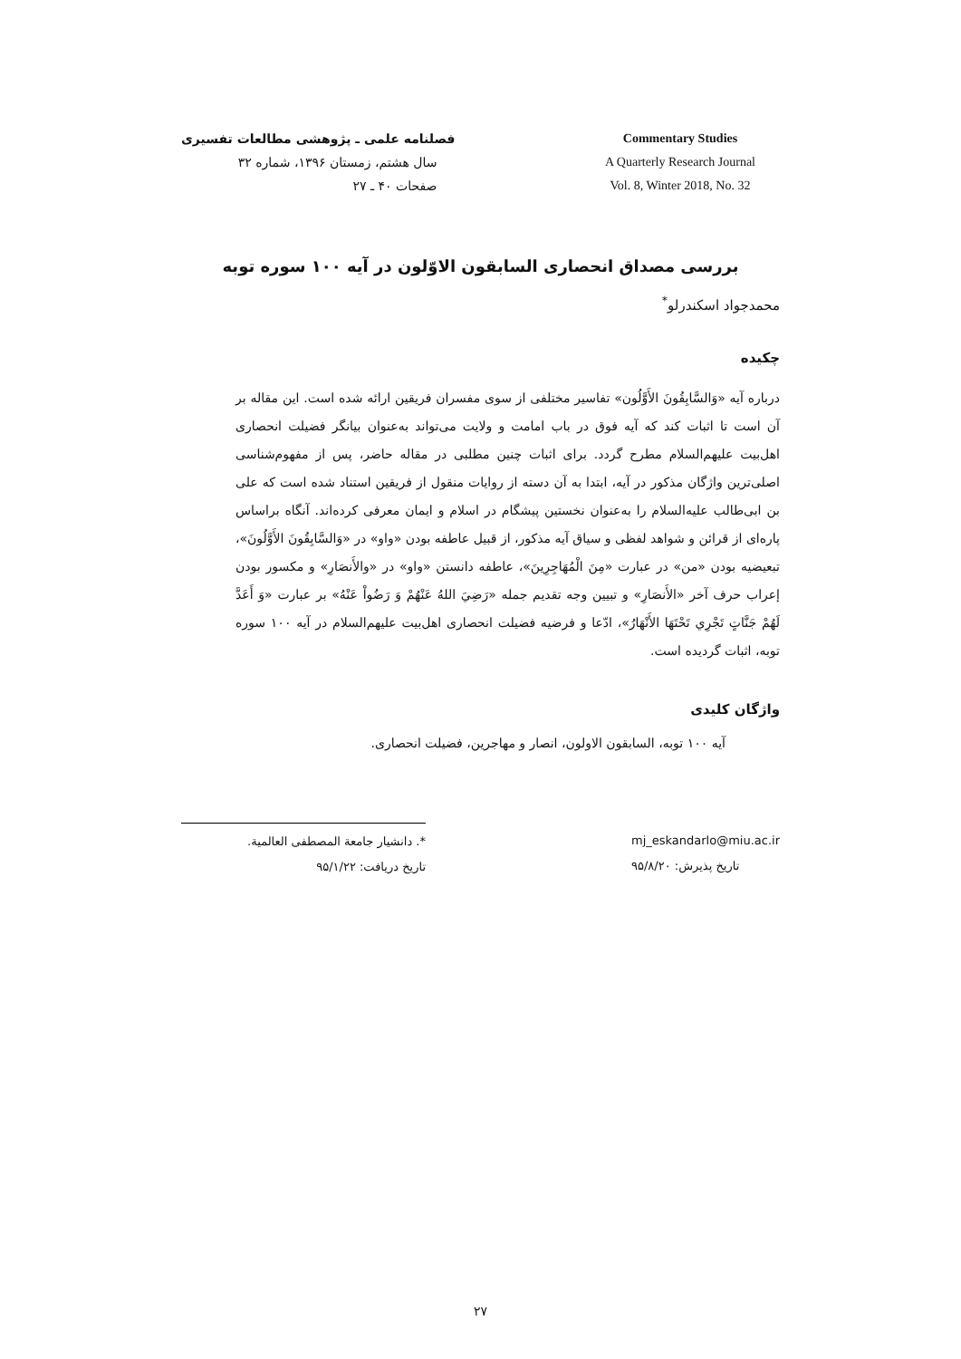فصلنامه علمی ـ پژوهشی مطالعات تفسیری
سال هشتم، زمستان ۱۳۹۶، شماره ۳۲
صفحات ۴۰ ـ ۲۷
Commentary Studies
A Quarterly Research Journal
Vol. 8, Winter 2018, No. 32
بررسی مصداق انحصاری السابقون الاوّلون در آیه ۱۰۰ سوره توبه
محمدجواد اسکندرلو<sup>*</sup>
چکیده
درباره آیه «وَالسَّابِقُونَ الأَوَّلُون» تفاسیر مختلفی از سوی مفسران فریقین ارائه شده است. این مقاله بر آن است تا اثبات کند که آیه فوق در باب امامت و ولایت می‌تواند به‌عنوان بیانگر فضیلت انحصاری اهل‌بیت علیهم‌السلام مطرح گردد. برای اثبات چنین مطلبی در مقاله حاضر، پس از مفهوم‌شناسی اصلی‌ترین واژگان مذکور در آیه، ابتدا به آن دسته از روایات منقول از فریقین استناد شده است که علی بن ابی‌طالب علیه‌السلام را به‌عنوان نخستین پیشگام در اسلام و ایمان معرفی کرده‌اند. آنگاه براساس پاره‌ای از قرائن و شواهد لفظی و سیاق آیه مذکور، از قبیل عاطفه بودن «واو» در «وَالسَّابِقُونَ الأَوَّلُونَ»، تبعیضیه بودن «من» در عبارت «مِنَ الْمُهَاجِرِينَ»، عاطفه دانستن «واو» در «والأَنصَارِ» و مکسور بودن إعراب حرف آخر «الأَنصَارِ» و تبیین وجه تقدیم جمله «رَضِيَ اللهُ عَنْهُمْ وَ رَضُواْ عَنْهُ» بر عبارت «وَ أَعَدَّ لَهُمْ جَنَّاتٍ تَجْرِي تَحْتَهَا الأَنْهَارُ»، ادّعا و فرضیه فضیلت انحصاری اهل‌بیت علیهم‌السلام در آیه ۱۰۰ سوره توبه، اثبات گردیده است.
واژگان کلیدی
آیه ۱۰۰ توبه، السابقون الاولون، انصار و مهاجرین، فضیلت انحصاری.
*. دانشیار جامعة المصطفی العالمیة.
تاریخ دریافت: ۹۵/۱/۲۲
mj_eskandarlo@miu.ac.ir
تاریخ پذیرش: ۹۵/۸/۲۰
۲۷